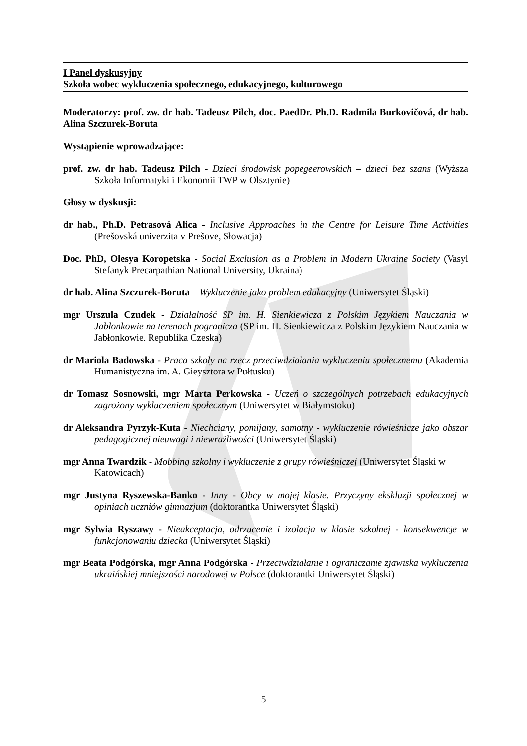I Panel dyskusyjny
Szkoła wobec wykluczenia społecznego, edukacyjnego, kulturowego
Moderatorzy: prof. zw. dr hab. Tadeusz Pilch, doc. PaedDr. Ph.D. Radmila Burkovičová, dr hab. Alina Szczurek-Boruta
Wystąpienie wprowadzające:
prof. zw. dr hab. Tadeusz Pilch - Dzieci środowisk popegeerowskich – dzieci bez szans (Wyższa Szkoła Informatyki i Ekonomii TWP w Olsztynie)
Głosy w dyskusji:
dr hab., Ph.D. Petrasová Alica - Inclusive Approaches in the Centre for Leisure Time Activities (Prešovská univerzita v Prešove, Słowacja)
Doc. PhD, Olesya Koropetska - Social Exclusion as a Problem in Modern Ukraine Society (Vasyl Stefanyk Precarpathian National University, Ukraina)
dr hab. Alina Szczurek-Boruta – Wykluczenie jako problem edukacyjny (Uniwersytet Śląski)
mgr Urszula Czudek - Działalność SP im. H. Sienkiewicza z Polskim Językiem Nauczania w Jabłonkowie na terenach pogranicza (SP im. H. Sienkiewicza z Polskim Językiem Nauczania w Jabłonkowie. Republika Czeska)
dr Mariola Badowska - Praca szkoły na rzecz przeciwdziałania wykluczeniu społecznemu (Akademia Humanistyczna im. A. Gieysztora w Pułtusku)
dr Tomasz Sosnowski, mgr Marta Perkowska - Uczeń o szczególnych potrzebach edukacyjnych zagrożony wykluczeniem społecznym (Uniwersytet w Białymstoku)
dr Aleksandra Pyrzyk-Kuta - Niechciany, pomijany, samotny - wykluczenie rówieśnicze jako obszar pedagogicznej nieuwagi i niewrażliwości (Uniwersytet Śląski)
mgr Anna Twardzik - Mobbing szkolny i wykluczenie z grupy rówieśniczej (Uniwersytet Śląski w Katowicach)
mgr Justyna Ryszewska-Banko - Inny - Obcy w mojej klasie. Przyczyny ekskluzji społecznej w opiniach uczniów gimnazjum (doktorantka Uniwersytet Śląski)
mgr Sylwia Ryszawy - Nieakceptacja, odrzucenie i izolacja w klasie szkolnej - konsekwencje w funkcjonowaniu dziecka (Uniwersytet Śląski)
mgr Beata Podgórska, mgr Anna Podgórska - Przeciwdziałanie i ograniczanie zjawiska wykluczenia ukraińskiej mniejszości narodowej w Polsce (doktorantki Uniwersytet Śląski)
5